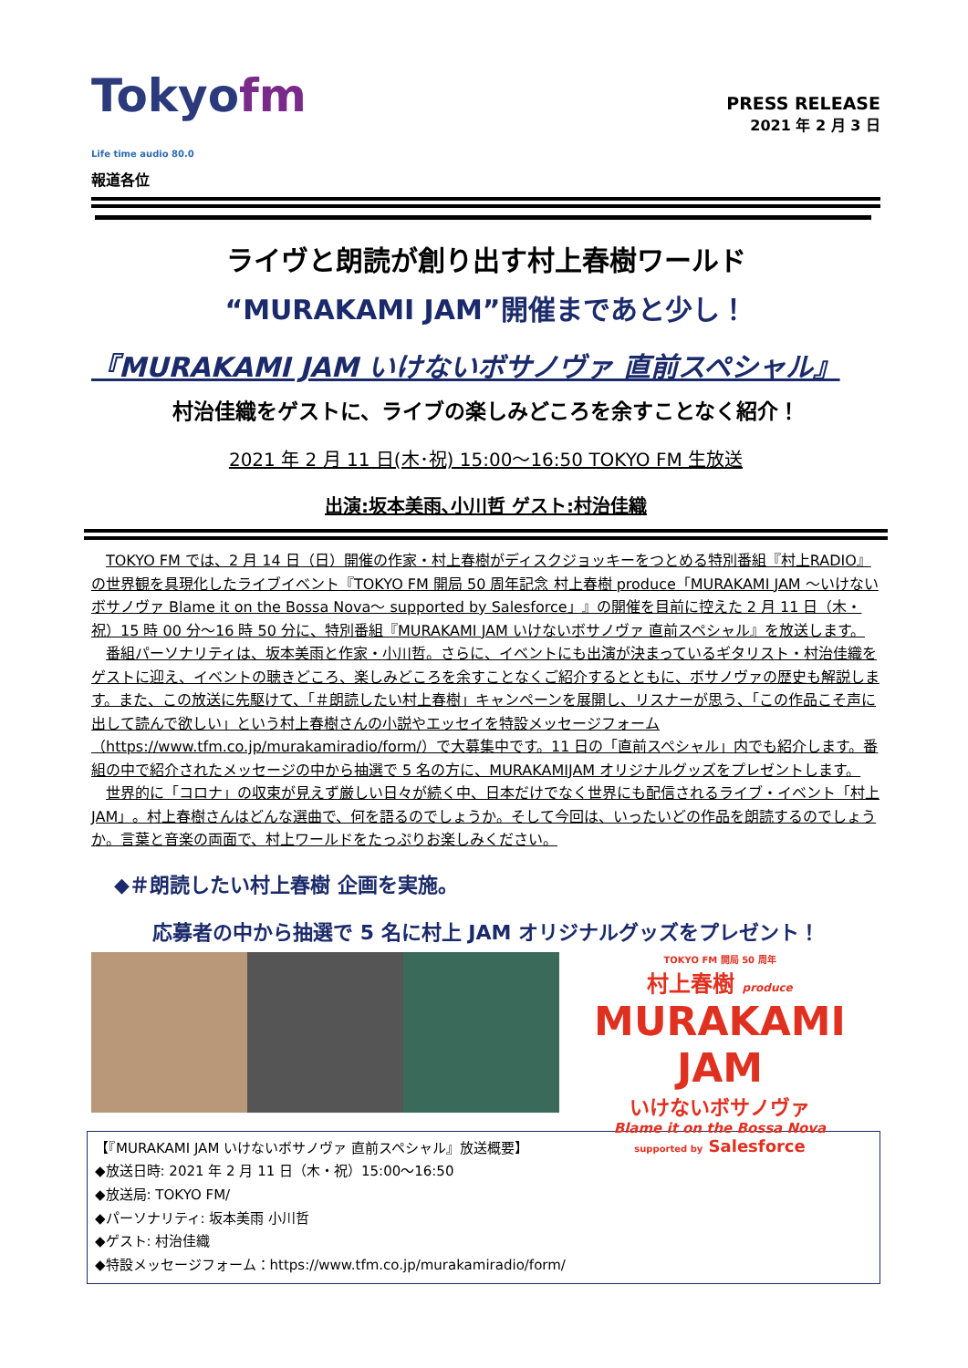Tokyofm
Life time audio 80.0
報道各位
PRESS RELEASE
2021 年 2 月 3 日
ライヴと朗読が創り出す村上春樹ワールド
“MURAKAMI JAM”開催まであと少し！
『MURAKAMI JAM いけないボサノヴァ 直前スペシャル』
村治佳織をゲストに、ライブの楽しみどころを余すことなく紹介！
2021 年 2 月 11 日(木･祝) 15:00～16:50 TOKYO FM 生放送
出演:坂本美雨､小川哲 ゲスト:村治佳織
TOKYO FM では、2 月 14 日（日）開催の作家・村上春樹がディスクジョッキーをつとめる特別番組『村上RADIO』の世界観を具現化したライブイベント『TOKYO FM 開局 50 周年記念 村上春樹 produce「MURAKAMI JAM ～いけないボサノヴァ Blame it on the Bossa Nova～ supported by Salesforce」』の開催を目前に控えた 2 月 11 日（木・祝）15 時 00 分～16 時 50 分に、特別番組『MURAKAMI JAM いけないボサノヴァ 直前スペシャル』を放送します。
番組パーソナリティは、坂本美雨と作家・小川哲。さらに、イベントにも出演が決まっているギタリスト・村治佳織をゲストに迎え、イベントの聴きどころ、楽しみどころを余すことなくご紹介するとともに、ボサノヴァの歴史も解説します。また、この放送に先駆けて、「＃朗読したい村上春樹」キャンペーンを展開し、リスナーが思う、「この作品こそ声に出して読んで欲しい」という村上春樹さんの小説やエッセイを特設メッセージフォーム（https://www.tfm.co.jp/murakamiradio/form/）で大募集中です。11 日の「直前スペシャル」内でも紹介します。番組の中で紹介されたメッセージの中から抽選で 5 名の方に、MURAKAMIJAM オリジナルグッズをプレゼントします。
世界的に「コロナ」の収束が見えず厳しい日々が続く中、日本だけでなく世界にも配信されるライブ・イベント「村上 JAM」。村上春樹さんはどんな選曲で、何を語るのでしょうか。そして今回は、いったいどの作品を朗読するのでしょうか。言葉と音楽の両面で、村上ワールドをたっぷりお楽しみください。
◆＃朗読したい村上春樹 企画を実施。
応募者の中から抽選で 5 名に村上 JAM オリジナルグッズをプレゼント！
TOKYO FM 開局 50 周年
村上春樹 produce
MURAKAMI JAM
いけないボサノヴァ
Blame it on the Bossa Nova
supported by Salesforce
【『MURAKAMI JAM いけないボサノヴァ 直前スペシャル』放送概要】
◆放送日時: 2021 年 2 月 11 日（木・祝）15:00～16:50
◆放送局: TOKYO FM/
◆パーソナリティ: 坂本美雨 小川哲
◆ゲスト: 村治佳織
◆特設メッセージフォーム：https://www.tfm.co.jp/murakamiradio/form/